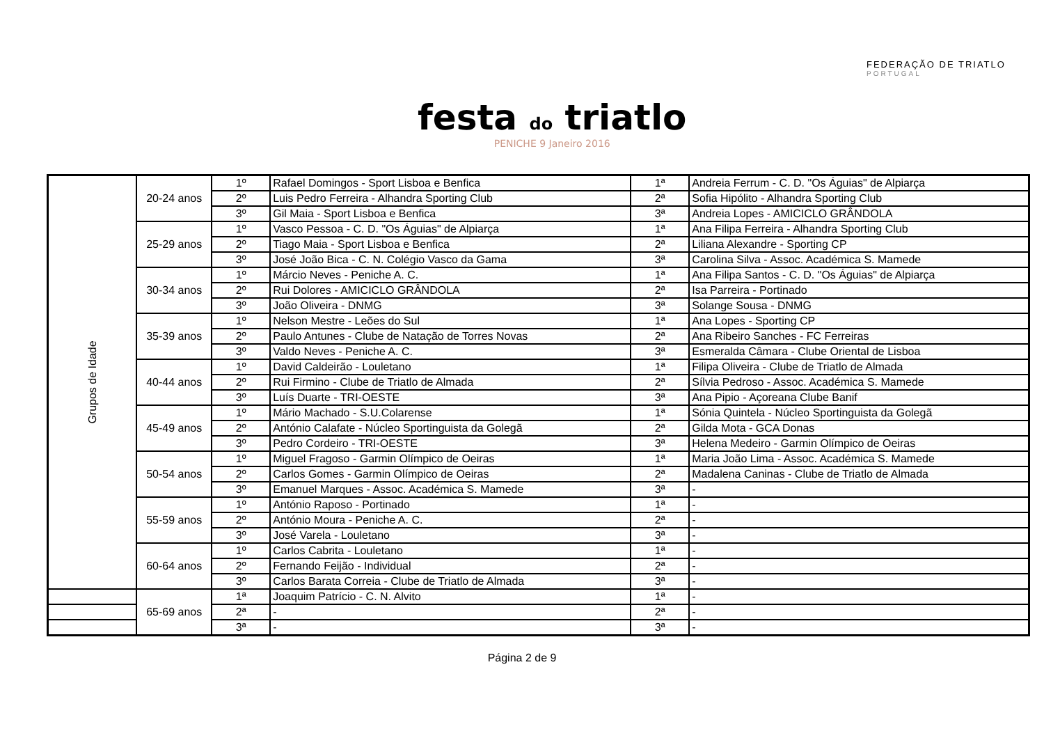festa do triatlo
PENICHE 9 Janeiro 2016
FEDERAÇÃO DE TRIATLO
PORTUGAL
| Grupos de Idade | 20-24 anos | 1º | Rafael Domingos - Sport Lisboa e Benfica | 1ª | Andreia Ferrum - C. D. "Os Águias" de Alpiarça |
| | | 2º | Luis Pedro Ferreira - Alhandra Sporting Club | 2ª | Sofia Hipólito - Alhandra Sporting Club |
| | | 3º | Gil Maia - Sport Lisboa e Benfica | 3ª | Andreia Lopes - AMICICLO GRÂNDOLA |
| | 25-29 anos | 1º | Vasco Pessoa - C. D. "Os Águias" de Alpiarça | 1ª | Ana Filipa Ferreira - Alhandra Sporting Club |
| | | 2º | Tiago Maia - Sport Lisboa e Benfica | 2ª | Liliana Alexandre - Sporting CP |
| | | 3º | José João Bica - C. N. Colégio Vasco da Gama | 3ª | Carolina Silva - Assoc. Académica S. Mamede |
| | 30-34 anos | 1º | Márcio Neves - Peniche A. C. | 1ª | Ana Filipa Santos - C. D. "Os Águias" de Alpiarça |
| | | 2º | Rui Dolores - AMICICLO GRÂNDOLA | 2ª | Isa Parreira - Portinado |
| | | 3º | João Oliveira - DNMG | 3ª | Solange Sousa - DNMG |
| | 35-39 anos | 1º | Nelson Mestre - Leões do Sul | 1ª | Ana Lopes - Sporting CP |
| | | 2º | Paulo Antunes - Clube de Natação de Torres Novas | 2ª | Ana Ribeiro Sanches - FC Ferreiras |
| | | 3º | Valdo Neves - Peniche A. C. | 3ª | Esmeralda Câmara - Clube Oriental de Lisboa |
| | 40-44 anos | 1º | David Caldeirão - Louletano | 1ª | Filipa Oliveira - Clube de Triatlo de Almada |
| | | 2º | Rui Firmino - Clube de Triatlo de Almada | 2ª | Sílvia Pedroso - Assoc. Académica S. Mamede |
| | | 3º | Luís Duarte - TRI-OESTE | 3ª | Ana Pipio - Açoreana Clube Banif |
| | 45-49 anos | 1º | Mário Machado - S.U.Colarense | 1ª | Sónia Quintela - Núcleo Sportinguista da Golegã |
| | | 2º | António Calafate - Núcleo Sportinguista da Golegã | 2ª | Gilda Mota - GCA Donas |
| | | 3º | Pedro Cordeiro - TRI-OESTE | 3ª | Helena Medeiro - Garmin Olímpico de Oeiras |
| | 50-54 anos | 1º | Miguel Fragoso - Garmin Olímpico de Oeiras | 1ª | Maria João Lima - Assoc. Académica S. Mamede |
| | | 2º | Carlos Gomes - Garmin Olímpico de Oeiras | 2ª | Madalena Caninas - Clube de Triatlo de Almada |
| | | 3º | Emanuel Marques - Assoc. Académica S. Mamede | 3ª | - |
| | 55-59 anos | 1º | António Raposo - Portinado | 1ª | - |
| | | 2º | António Moura - Peniche A. C. | 2ª | - |
| | | 3º | José Varela - Louletano | 3ª | - |
| | 60-64 anos | 1º | Carlos Cabrita - Louletano | 1ª | - |
| | | 2º | Fernando Feijão - Individual | 2ª | - |
| | | 3º | Carlos Barata Correia - Clube de Triatlo de Almada | 3ª | - |
| | 65-69 anos | 1ª | Joaquim Patrício - C. N. Alvito | 1ª | - |
| | | 2ª | - | 2ª | - |
| | | 3ª | - | 3ª | - |
Página 2 de 9